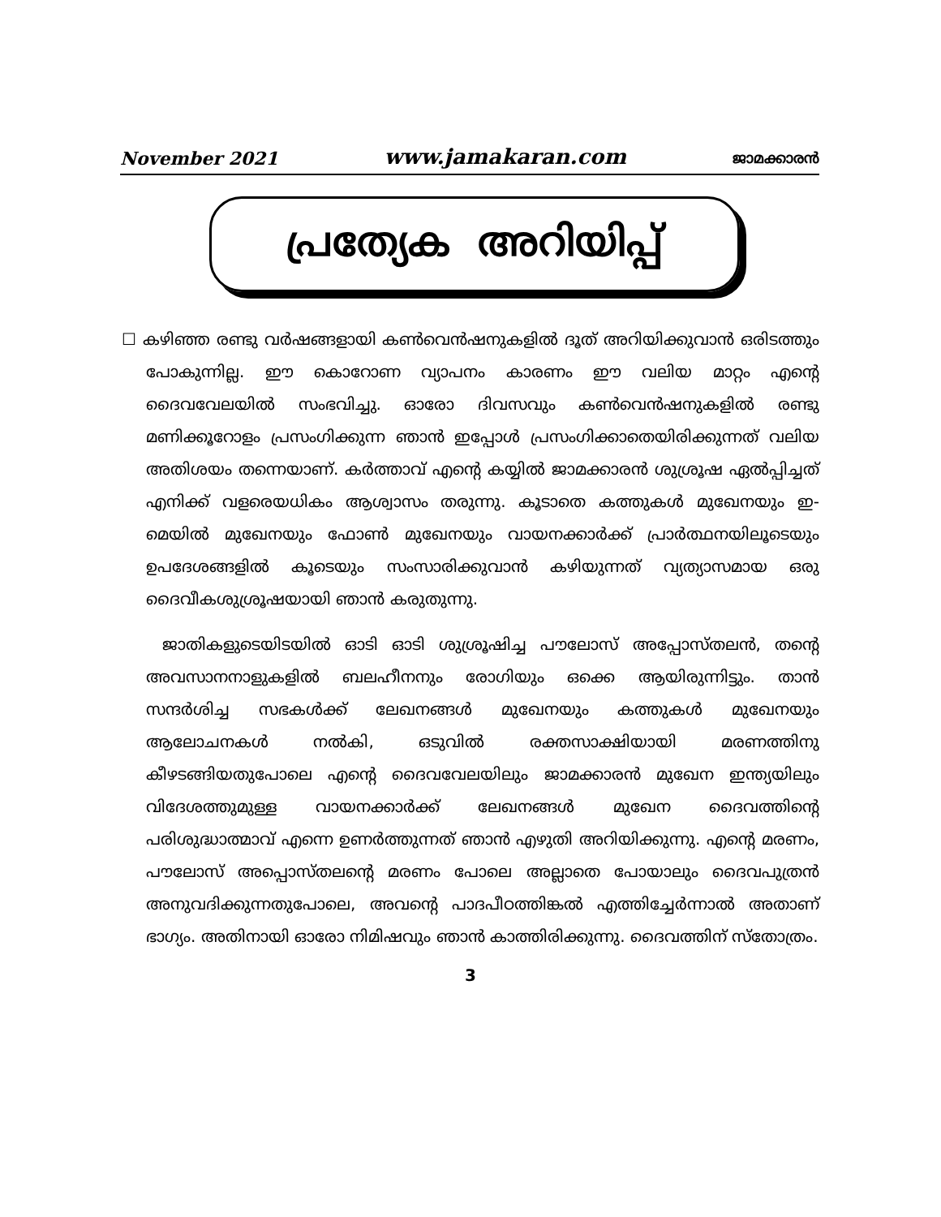November 2021 www.jamakaran.com ജാമക്കാരൻ
പ്രത്യേക അറിയിപ്പ്
☐ കഴിഞ്ഞ രണ്ടു വർഷങ്ങളായി കൺവെൻഷനുകളിൽ ദൂത് അറിയിക്കുവാൻ ഒരിടത്തും പോകുന്നില്ല. ഈ കൊറോണ വ്യാപനം കാരണം ഈ വലിയ മാറ്റം എന്റെ ദൈവവേലയിൽ സംഭവിച്ചു. ഓരോ ദിവസവും കൺവെൻഷനുകളിൽ രണ്ടു മണിക്കൂറോളം പ്രസംഗിക്കുന്ന ഞാൻ ഇപ്പോൾ പ്രസംഗിക്കാതെയിരിക്കുന്നത് വലിയ അതിശയം തന്നെയാണ്. കർത്താവ് എന്റെ കയ്യിൽ ജാമക്കാരൻ ശുശ്രൂഷ ഏൽപ്പിച്ചത് എനിക്ക് വളരെയധികം ആശ്വാസം തരുന്നു. കൂടാതെ കത്തുകൾ മുഖേനയും ഇ-മെയിൽ മുഖേനയും ഫോൺ മുഖേനയും വായനക്കാർക്ക് പ്രാർത്ഥനയിലൂടെയും ഉപദേശങ്ങളിൽ കൂടെയും സംസാരിക്കുവാൻ കഴിയുന്നത് വ്യത്യാസമായ ഒരു ദൈവീകശുശ്രൂഷയായി ഞാൻ കരുതുന്നു.
ജാതികളുടെയിടയിൽ ഓടി ഓടി ശുശ്രൂഷിച്ച പൗലോസ് അപ്പോസ്തലൻ, തന്റെ അവസാനനാളുകളിൽ ബലഹീനനും രോഗിയും ഒക്കെ ആയിരുന്നിട്ടും. താൻ സന്ദർശിച്ച സഭകൾക്ക് ലേഖനങ്ങൾ മുഖേനയും കത്തുകൾ മുഖേനയും ആലോചനകൾ നൽകി, ഒടുവിൽ രക്തസാക്ഷിയായി മരണത്തിനു കീഴടങ്ങിയതുപോലെ എന്റെ ദൈവവേലയിലും ജാമക്കാരൻ മുഖേന ഇന്ത്യയിലും വിദേശത്തുമുള്ള വായനക്കാർക്ക് ലേഖനങ്ങൾ മുഖേന ദൈവത്തിന്റെ പരിശുദ്ധാത്മാവ് എന്നെ ഉണർത്തുന്നത് ഞാൻ എഴുതി അറിയിക്കുന്നു. എന്റെ മരണം, പൗലോസ് അപ്പൊസ്തലന്റെ മരണം പോലെ അല്ലാതെ പോയാലും ദൈവപുത്രൻ അനുവദിക്കുന്നതുപോലെ, അവന്റെ പാദപീഠത്തിങ്കൽ എത്തിച്ചേർന്നാൽ അതാണ് ഭാഗ്യം. അതിനായി ഓരോ നിമിഷവും ഞാൻ കാത്തിരിക്കുന്നു. ദൈവത്തിന് സ്തോത്രം.
3